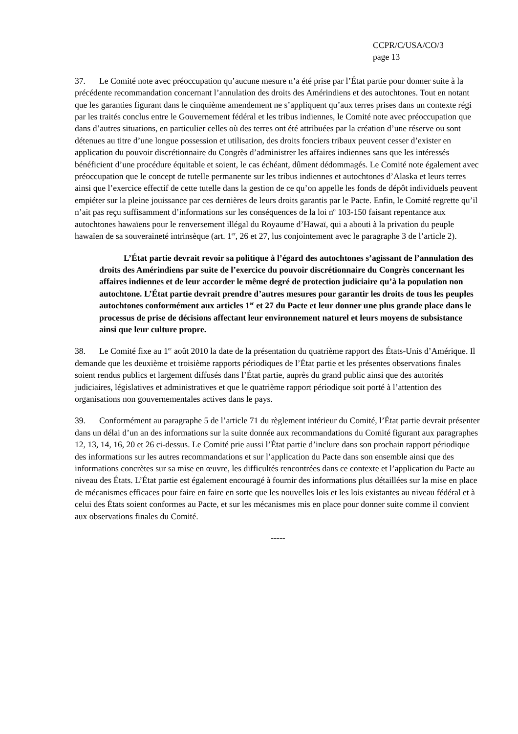CCPR/C/USA/CO/3
page 13
37. Le Comité note avec préoccupation qu’aucune mesure n’a été prise par l’État partie pour donner suite à la précédente recommandation concernant l’annulation des droits des Amérindiens et des autochtones. Tout en notant que les garanties figurant dans le cinquième amendement ne s’appliquent qu’aux terres prises dans un contexte régi par les traités conclus entre le Gouvernement fédéral et les tribus indiennes, le Comité note avec préoccupation que dans d’autres situations, en particulier celles où des terres ont été attribuées par la création d’une réserve ou sont détenues au titre d’une longue possession et utilisation, des droits fonciers tribaux peuvent cesser d’exister en application du pouvoir discrétionnaire du Congrès d’administrer les affaires indiennes sans que les intéressés bénéficient d’une procédure équitable et soient, le cas échéant, dûment dédommagés. Le Comité note également avec préoccupation que le concept de tutelle permanente sur les tribus indiennes et autochtones d’Alaska et leurs terres ainsi que l’exercice effectif de cette tutelle dans la gestion de ce qu’on appelle les fonds de dépôt individuels peuvent empiéter sur la pleine jouissance par ces dernières de leurs droits garantis par le Pacte. Enfin, le Comité regrette qu’il n’ait pas reçu suffisamment d’informations sur les conséquences de la loi n<sup>o</sup> 103-150 faisant repentance aux autochtones hawaïens pour le renversement illégal du Royaume d’Hawaï, qui a abouti à la privation du peuple hawaïen de sa souveraineté intrinsèque (art. 1<sup>er</sup>, 26 et 27, lus conjointement avec le paragraphe 3 de l’article 2).
L’État partie devrait revoir sa politique à l’égard des autochtones s’agissant de l’annulation des droits des Amérindiens par suite de l’exercice du pouvoir discrétionnaire du Congrès concernant les affaires indiennes et de leur accorder le même degré de protection judiciaire qu’à la population non autochtone. L’État partie devrait prendre d’autres mesures pour garantir les droits de tous les peuples autochtones conformément aux articles 1<sup>er</sup> et 27 du Pacte et leur donner une plus grande place dans le processus de prise de décisions affectant leur environnement naturel et leurs moyens de subsistance ainsi que leur culture propre.
38. Le Comité fixe au 1<sup>er</sup> août 2010 la date de la présentation du quatrième rapport des États-Unis d’Amérique. Il demande que les deuxième et troisième rapports périodiques de l’État partie et les présentes observations finales soient rendus publics et largement diffusés dans l’État partie, auprès du grand public ainsi que des autorités judiciaires, législatives et administratives et que le quatrième rapport périodique soit porté à l’attention des organisations non gouvernementales actives dans le pays.
39. Conformément au paragraphe 5 de l’article 71 du règlement intérieur du Comité, l’État partie devrait présenter dans un délai d’un an des informations sur la suite donnée aux recommandations du Comité figurant aux paragraphes 12, 13, 14, 16, 20 et 26 ci-dessus. Le Comité prie aussi l’État partie d’inclure dans son prochain rapport périodique des informations sur les autres recommandations et sur l’application du Pacte dans son ensemble ainsi que des informations concrètes sur sa mise en œuvre, les difficultés rencontrées dans ce contexte et l’application du Pacte au niveau des États. L’État partie est également encouragé à fournir des informations plus détaillées sur la mise en place de mécanismes efficaces pour faire en faire en sorte que les nouvelles lois et les lois existantes au niveau fédéral et à celui des États soient conformes au Pacte, et sur les mécanismes mis en place pour donner suite comme il convient aux observations finales du Comité.
-----